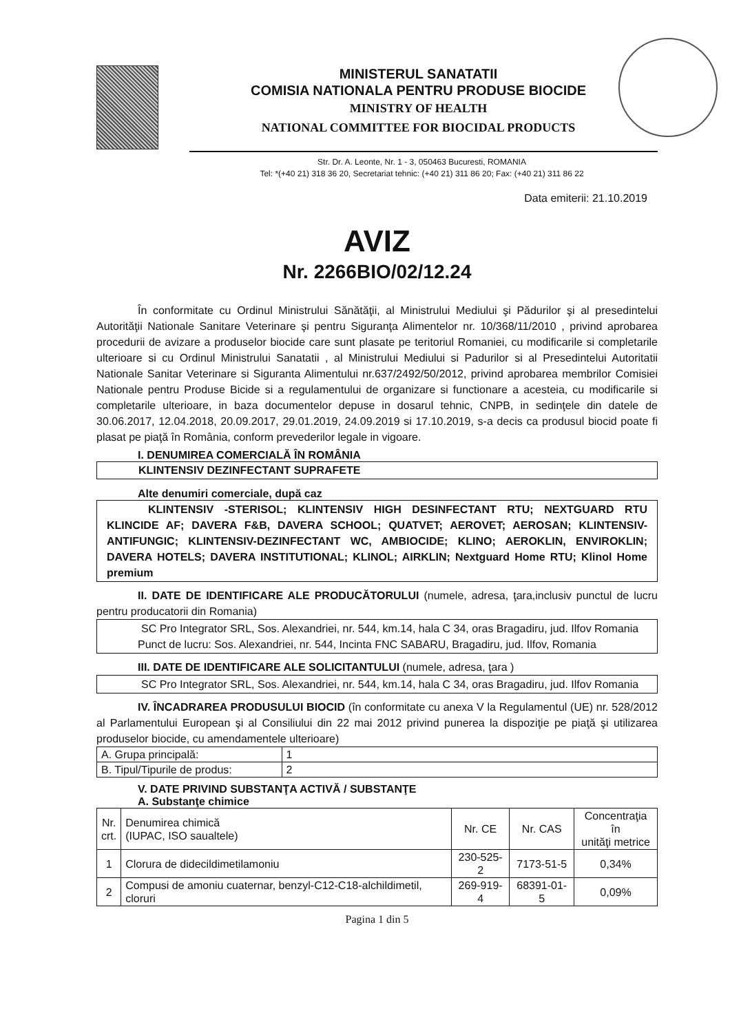MINISTERUL SANATATII
COMISIA NATIONALA PENTRU PRODUSE BIOCIDE
MINISTRY OF HEALTH
NATIONAL COMMITTEE FOR BIOCIDAL PRODUCTS
Str. Dr. A. Leonte, Nr. 1 - 3, 050463 Bucuresti, ROMANIA
Tel: *(+40 21) 318 36 20, Secretariat tehnic: (+40 21) 311 86 20; Fax: (+40 21) 311 86 22
Data emiterii: 21.10.2019
AVIZ
Nr. 2266BIO/02/12.24
În conformitate cu Ordinul Ministrului Sănătăţii, al Ministrului Mediului şi Pădurilor şi al presedintelui Autorităţii Nationale Sanitare Veterinare şi pentru Siguranţa Alimentelor nr. 10/368/11/2010 , privind aprobarea procedurii de avizare a produselor biocide care sunt plasate pe teritoriul Romaniei, cu modificarile si completarile ulterioare si cu Ordinul Ministrului Sanatatii , al Ministrului Mediului si Padurilor si al Presedintelui Autoritatii Nationale Sanitar Veterinare si Siguranta Alimentului nr.637/2492/50/2012, privind aprobarea membrilor Comisiei Nationale pentru Produse Bicide si a regulamentului de organizare si functionare a acesteia, cu modificarile si completarile ulterioare, in baza documentelor depuse in dosarul tehnic, CNPB, in sedinţele din datele de 30.06.2017, 12.04.2018, 20.09.2017, 29.01.2019, 24.09.2019 si 17.10.2019, s-a decis ca produsul biocid poate fi plasat pe piaţă în România, conform prevederilor legale in vigoare.
I. DENUMIREA COMERCIALĂ ÎN ROMÂNIA
KLINTENSIV DEZINFECTANT SUPRAFETE
Alte denumiri comerciale, după caz
KLINTENSIV -STERISOL; KLINTENSIV HIGH DESINFECTANT RTU; NEXTGUARD RTU KLINCIDE AF; DAVERA F&B, DAVERA SCHOOL; QUATVET; AEROVET; AEROSAN; KLINTENSIV-ANTIFUNGIC; KLINTENSIV-DEZINFECTANT WC, AMBIOCIDE; KLINO; AEROKLIN, ENVIROKLIN; DAVERA HOTELS; DAVERA INSTITUTIONAL; KLINOL; AIRKLIN; Nextguard Home RTU; Klinol Home premium
II. DATE DE IDENTIFICARE ALE PRODUCĂTORULUI (numele, adresa, ţara,inclusiv punctul de lucru pentru producatorii din Romania)
SC Pro Integrator SRL, Sos. Alexandriei, nr. 544, km.14, hala C 34, oras Bragadiru, jud. Ilfov Romania
Punct de lucru: Sos. Alexandriei, nr. 544, Incinta FNC SABARU, Bragadiru, jud. Ilfov, Romania
III. DATE DE IDENTIFICARE ALE SOLICITANTULUI (numele, adresa, ţara )
SC Pro Integrator SRL, Sos. Alexandriei, nr. 544, km.14, hala C 34, oras Bragadiru, jud. Ilfov Romania
IV. ÎNCADRAREA PRODUSULUI BIOCID (în conformitate cu anexa V la Regulamentul (UE) nr. 528/2012 al Parlamentului European şi al Consiliului din 22 mai 2012 privind punerea la dispoziţie pe piaţă şi utilizarea produselor biocide, cu amendamentele ulterioare)
| A. Grupa principală: | 1 |
| B. Tipul/Tipurile de produs: | 2 |
V. DATE PRIVIND SUBSTANŢA ACTIVĂ / SUBSTANŢE
A. Substanţe chimice
| Nr. crt. | Denumirea chimică (IUPAC, ISO saualtele) | Nr. CE | Nr. CAS | Concentraţia în unităţi metrice |
| --- | --- | --- | --- | --- |
| 1 | Clorura de didecildimetilamoniu | 230-525-2 | 7173-51-5 | 0,34% |
| 2 | Compusi de amoniu cuaternar, benzyl-C12-C18-alchildimetil, cloruri | 269-919-4 | 68391-01-5 | 0,09% |
Pagina 1 din 5